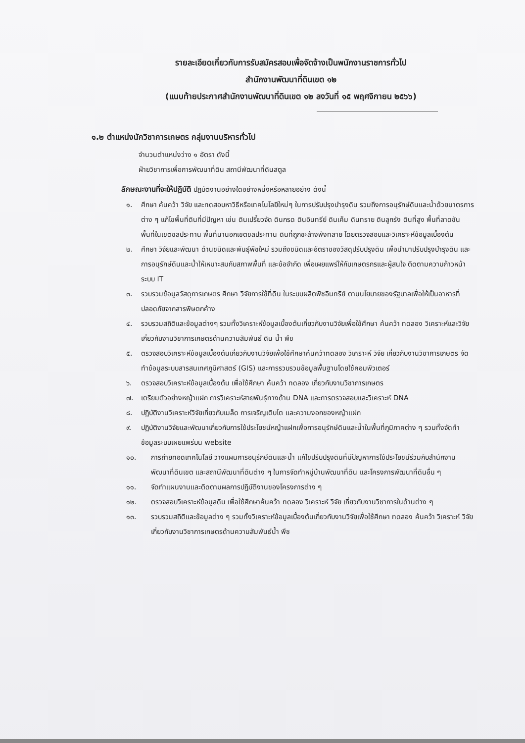รายละเอียดเกี่ยวกับการรับสมัครสอบเพื่อจัดจ้างเป็นพนักงานราชการทั่วไป
สำนักงานพัฒนาที่ดินเขต ๑๒
(แนบท้ายประกาศสำนักงานพัฒนาที่ดินเขต ๑๒ ลงวันที่ ๑๕ พฤศจิกายน ๒๕๖๖)
๑.๒ ตำแหน่งนักวิชาการเกษตร กลุ่มงานบริหารทั่วไป
จำนวนตำแหน่งว่าง ๑ อัตรา ดังนี้
ฝ่ายวิชาการเพื่อการพัฒนาที่ดิน สถานีพัฒนาที่ดินสตูล
ลักษณะงานที่จะให้ปฏิบัติ ปฏิบัติงานอย่างใดอย่างหนึ่งหรือหลายอย่าง ดังนี้
๑. ศึกษา ค้นคว้า วิจัย และทดสอบหาวิธีหรือเทคโนโลยีใหม่ๆ ในการปรับปรุงบำรุงดิน รวมถึงการอนุรักษ์ดินและน้ำด้วยมาตรการต่าง ๆ แก้ไขพื้นที่ดินที่มีปัญหา เช่น ดินเปรี้ยวจัด ดินกรด ดินอินทรีย์ ดินเค็ม ดินทราย ดินลูกรัง ดินที่สูง พื้นที่ลาดชัน พื้นที่ในเขตชลประทาน พื้นที่นานอกเขตชลประทาน ดินที่ถูกชะล้างพังทลาย โดยตรวจสอบและวิเคราะห์ข้อมูลเบื้องต้น
๒. ศึกษา วิจัยและพัฒนา ด้านชนิดและพันธุ์พืชใหม่ รวมถึงชนิดและอัตราของวัสดุปรับปรุงดิน เพื่อนำมาปรับปรุงบำรุงดิน และการอนุรักษ์ดินและน้ำให้เหมาะสมกับสภาพพื้นที่ และข้อจำกัด เพื่อเผยแพร่ให้กับเกษตรกรและผู้สนใจ ติดตามความก้าวหน้าระบบ IT
๓. รวบรวมข้อมูลวัสดุการเกษตร ศึกษา วิจัยการใช้ที่ดิน ในระบบผลิตพืชอินทรีย์ ตามนโยบายของรัฐบาลเพื่อให้เป็นอาหารที่ปลอดภัยจากสารพิษตกค้าง
๔. รวบรวมสถิติและข้อมูลต่างๆ รวมทั้งวิเคราะห์ข้อมูลเบื้องต้นเกี่ยวกับงานวิจัยเพื่อใช้ศึกษา ค้นคว้า ทดลอง วิเคราะห์และวิจัยเกี่ยวกับงานวิชาการเกษตรด้านความสัมพันธ์ ดิน น้ำ พืช
๕. ตรวจสอบวิเคราะห์ข้อมูลเบื้องต้นเกี่ยวกับงานวิจัยเพื่อใช้ศึกษาค้นคว้าทดลอง วิเคราะห์ วิจัย เกี่ยวกับงานวิชาการเกษตร จัดทำข้อมูลระบบสารสนเทศภูมิศาสตร์ (GIS) และการรวบรวมข้อมูลพื้นฐานโดยใช้คอมพิวเตอร์
๖. ตรวจสอบวิเคราะห์ข้อมูลเบื้องต้น เพื่อใช้ศึกษา ค้นคว้า ทดลอง เกี่ยวกับงานวิชาการเกษตร
๗. เตรียมตัวอย่างหญ้าแฝก การวิเคราะห์สายพันธุ์ทางด้าน DNA และการตรวจสอบและวิเคราะห์ DNA
๘. ปฏิบัติงานวิเคราะห์วิจัยเกี่ยวกับเมล็ด การเจริญเติบโต และความงอกของหญ้าแฝก
๙. ปฏิบัติงานวิจัยและพัฒนาเกี่ยวกับการใช้ประโยชน์หญ้าแฝกเพื่อการอนุรักษ์ดินและน้ำในพื้นที่ภูมิภาคต่าง ๆ รวมทั้งจัดทำข้อมูลระบบเผยแพร่บน website
๑๐. การถ่ายทอดเทคโนโลยี วางแผนการอนุรักษ์ดินและน้ำ แก้ไขปรับปรุงดินที่มีปัญหาการใช้ประโยชน์ร่วมกับสำนักงานพัฒนาที่ดินเขต และสถานีพัฒนาที่ดินต่าง ๆ ในการจัดทำหมู่บ้านพัฒนาที่ดิน และโครงการพัฒนาที่ดินอื่น ๆ
๑๑. จัดทำแผนงานและติดตามผลการปฏิบัติงานของโครงการต่าง ๆ
๑๒. ตรวจสอบวิเคราะห์ข้อมูลดิน เพื่อใช้ศึกษาค้นคว้า ทดลอง วิเคราะห์ วิจัย เกี่ยวกับงานวิชาการในด้านต่าง ๆ
๑๓. รวบรวมสถิติและข้อมูลต่าง ๆ รวมทั้งวิเคราะห์ข้อมูลเบื้องต้นเกี่ยวกับงานวิจัยเพื่อใช้ศึกษา ทดลอง ค้นคว้า วิเคราะห์ วิจัย เกี่ยวกับงานวิชาการเกษตรด้านความสัมพันธ์น้ำ พืช